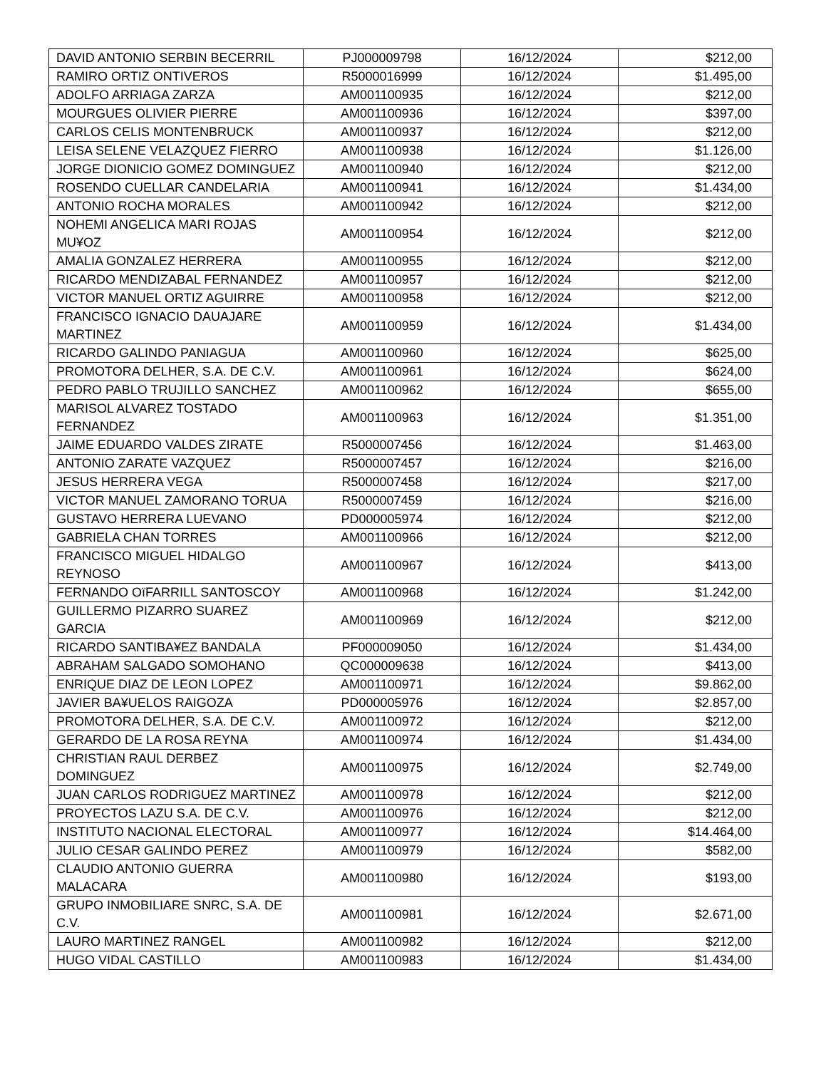| DAVID ANTONIO SERBIN BECERRIL | PJ000009798 | 16/12/2024 | $212,00 |
| RAMIRO ORTIZ ONTIVEROS | R5000016999 | 16/12/2024 | $1.495,00 |
| ADOLFO ARRIAGA ZARZA | AM001100935 | 16/12/2024 | $212,00 |
| MOURGUES OLIVIER PIERRE | AM001100936 | 16/12/2024 | $397,00 |
| CARLOS CELIS MONTENBRUCK | AM001100937 | 16/12/2024 | $212,00 |
| LEISA SELENE VELAZQUEZ FIERRO | AM001100938 | 16/12/2024 | $1.126,00 |
| JORGE DIONICIO GOMEZ DOMINGUEZ | AM001100940 | 16/12/2024 | $212,00 |
| ROSENDO CUELLAR CANDELARIA | AM001100941 | 16/12/2024 | $1.434,00 |
| ANTONIO ROCHA MORALES | AM001100942 | 16/12/2024 | $212,00 |
| NOHEMI ANGELICA MARI ROJAS MU¥OZ | AM001100954 | 16/12/2024 | $212,00 |
| AMALIA GONZALEZ HERRERA | AM001100955 | 16/12/2024 | $212,00 |
| RICARDO MENDIZABAL FERNANDEZ | AM001100957 | 16/12/2024 | $212,00 |
| VICTOR MANUEL ORTIZ AGUIRRE | AM001100958 | 16/12/2024 | $212,00 |
| FRANCISCO IGNACIO DAUAJARE MARTINEZ | AM001100959 | 16/12/2024 | $1.434,00 |
| RICARDO GALINDO PANIAGUA | AM001100960 | 16/12/2024 | $625,00 |
| PROMOTORA DELHER, S.A. DE C.V. | AM001100961 | 16/12/2024 | $624,00 |
| PEDRO PABLO TRUJILLO SANCHEZ | AM001100962 | 16/12/2024 | $655,00 |
| MARISOL ALVAREZ TOSTADO FERNANDEZ | AM001100963 | 16/12/2024 | $1.351,00 |
| JAIME EDUARDO VALDES ZIRATE | R5000007456 | 16/12/2024 | $1.463,00 |
| ANTONIO ZARATE VAZQUEZ | R5000007457 | 16/12/2024 | $216,00 |
| JESUS HERRERA VEGA | R5000007458 | 16/12/2024 | $217,00 |
| VICTOR MANUEL ZAMORANO TORUA | R5000007459 | 16/12/2024 | $216,00 |
| GUSTAVO HERRERA LUEVANO | PD000005974 | 16/12/2024 | $212,00 |
| GABRIELA CHAN TORRES | AM001100966 | 16/12/2024 | $212,00 |
| FRANCISCO MIGUEL HIDALGO REYNOSO | AM001100967 | 16/12/2024 | $413,00 |
| FERNANDO OïFARRILL SANTOSCOY | AM001100968 | 16/12/2024 | $1.242,00 |
| GUILLERMO PIZARRO SUAREZ GARCIA | AM001100969 | 16/12/2024 | $212,00 |
| RICARDO SANTIBA¥EZ BANDALA | PF000009050 | 16/12/2024 | $1.434,00 |
| ABRAHAM SALGADO SOMOHANO | QC000009638 | 16/12/2024 | $413,00 |
| ENRIQUE DIAZ DE LEON LOPEZ | AM001100971 | 16/12/2024 | $9.862,00 |
| JAVIER BA¥UELOS RAIGOZA | PD000005976 | 16/12/2024 | $2.857,00 |
| PROMOTORA DELHER, S.A. DE C.V. | AM001100972 | 16/12/2024 | $212,00 |
| GERARDO DE LA ROSA REYNA | AM001100974 | 16/12/2024 | $1.434,00 |
| CHRISTIAN RAUL DERBEZ DOMINGUEZ | AM001100975 | 16/12/2024 | $2.749,00 |
| JUAN CARLOS RODRIGUEZ MARTINEZ | AM001100978 | 16/12/2024 | $212,00 |
| PROYECTOS LAZU S.A. DE C.V. | AM001100976 | 16/12/2024 | $212,00 |
| INSTITUTO NACIONAL ELECTORAL | AM001100977 | 16/12/2024 | $14.464,00 |
| JULIO CESAR GALINDO PEREZ | AM001100979 | 16/12/2024 | $582,00 |
| CLAUDIO ANTONIO GUERRA MALACARA | AM001100980 | 16/12/2024 | $193,00 |
| GRUPO INMOBILIARE SNRC, S.A. DE C.V. | AM001100981 | 16/12/2024 | $2.671,00 |
| LAURO MARTINEZ RANGEL | AM001100982 | 16/12/2024 | $212,00 |
| HUGO VIDAL CASTILLO | AM001100983 | 16/12/2024 | $1.434,00 |